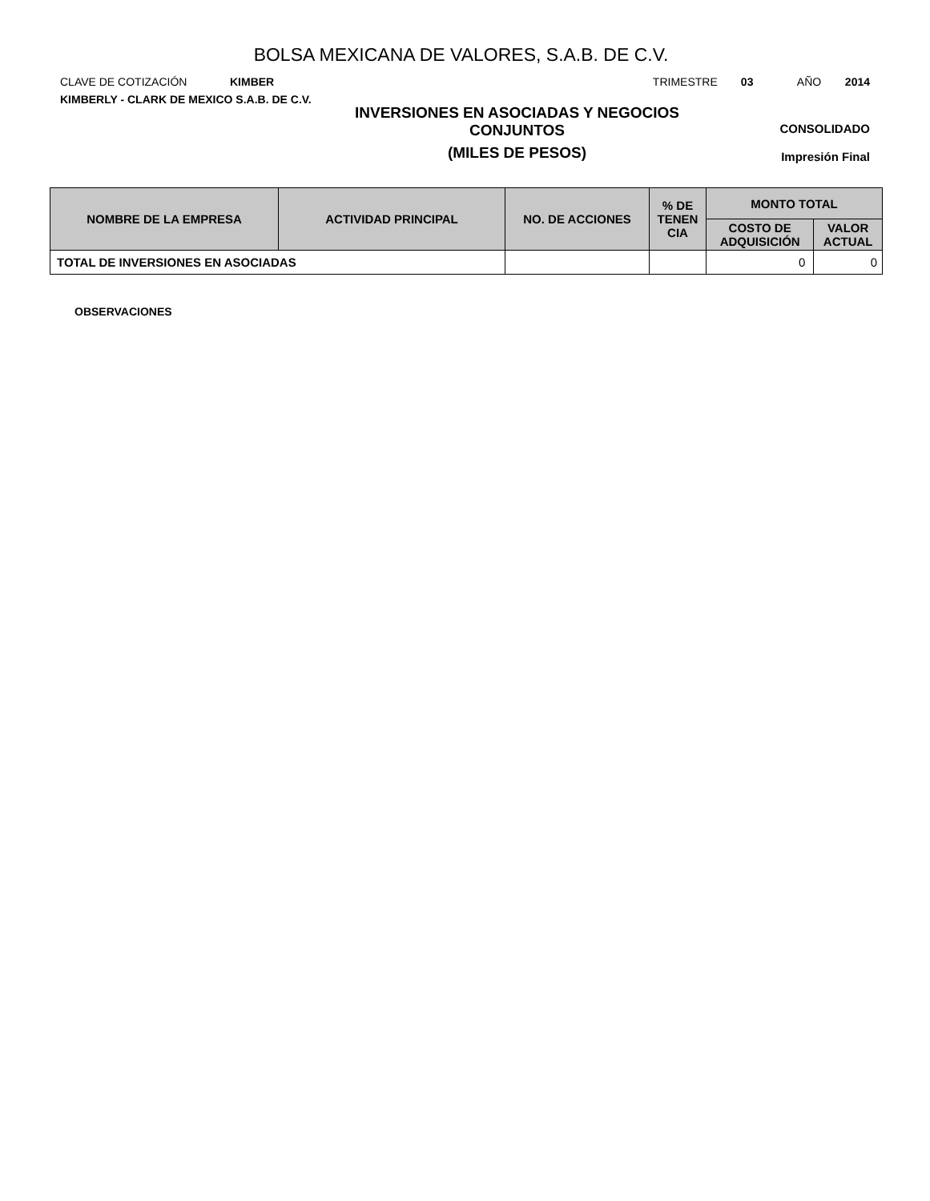BOLSA MEXICANA DE VALORES, S.A.B. DE C.V.
CLAVE DE COTIZACIÓN KIMBER TRIMESTRE 03 AÑO 2014
KIMBERLY - CLARK DE MEXICO S.A.B. DE C.V.
INVERSIONES EN ASOCIADAS Y NEGOCIOS CONJUNTOS
(MILES DE PESOS)
CONSOLIDADO
Impresión Final
| NOMBRE DE LA EMPRESA | ACTIVIDAD PRINCIPAL | NO. DE ACCIONES | % DE TENEN CIA | MONTO TOTAL | |
| --- | --- | --- | --- | --- | --- |
| | | | | COSTO DE ADQUISICIÓN | VALOR ACTUAL |
| TOTAL DE INVERSIONES EN ASOCIADAS | | | | 0 | 0 |
OBSERVACIONES